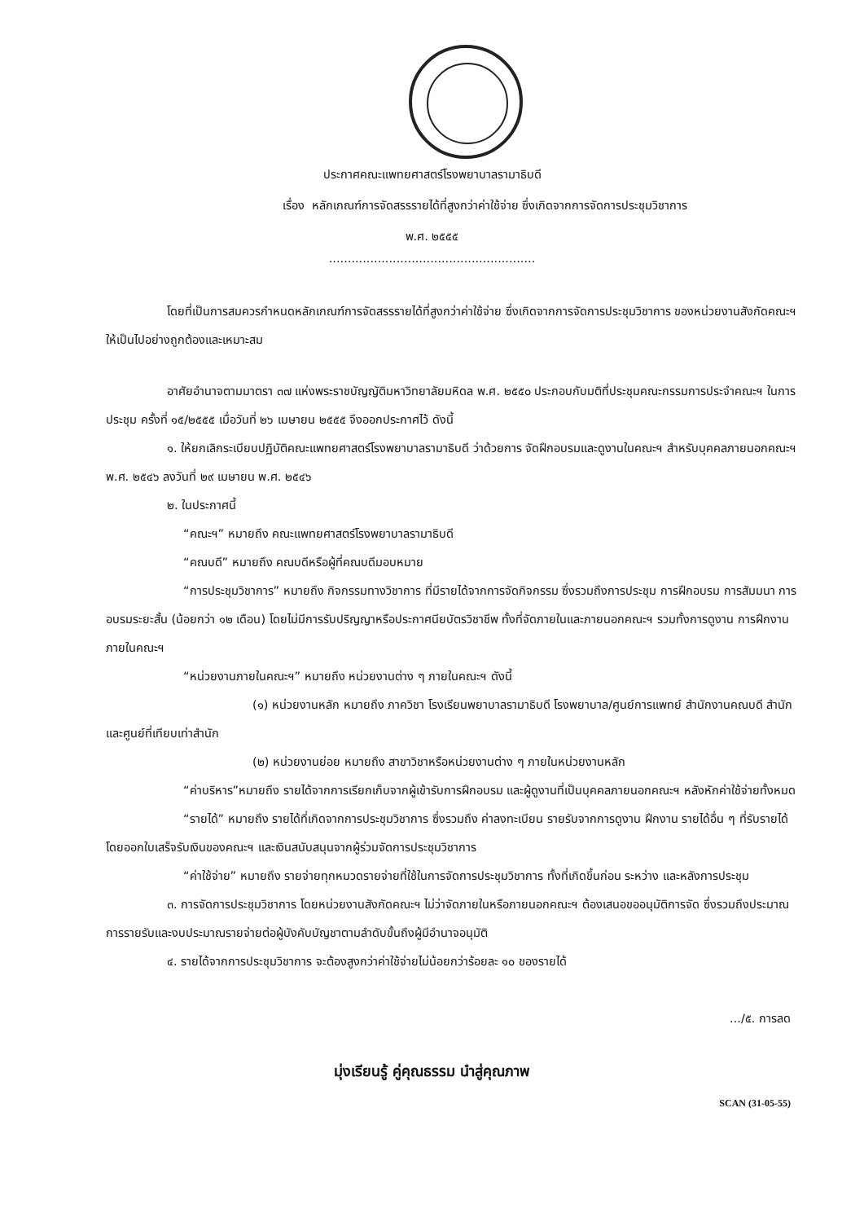ประกาศคณะแพทยศาสตร์โรงพยาบาลรามาธิบดี
เรื่อง หลักเกณฑ์การจัดสรรรายได้ที่สูงกว่าค่าใช้จ่าย ซึ่งเกิดจากการจัดการประชุมวิชาการ
พ.ศ. ๒๕๕๕
.......................................................
โดยที่เป็นการสมควรกำหนดหลักเกณฑ์การจัดสรรรายได้ที่สูงกว่าค่าใช้จ่าย ซึ่งเกิดจากการจัดการประชุมวิชาการ ของหน่วยงานสังกัดคณะฯ ให้เป็นไปอย่างถูกต้องและเหมาะสม
อาศัยอำนาจตามมาตรา ๓๗ แห่งพระราชบัญญัติมหาวิทยาลัยมหิดล พ.ศ. ๒๕๕๐ ประกอบกับมติที่ประชุมคณะกรรมการประจำคณะฯ ในการประชุม ครั้งที่ ๑๕/๒๕๕๕ เมื่อวันที่ ๒๖ เมษายน ๒๕๕๕ จึงออกประกาศไว้ ดังนี้
๑. ให้ยกเลิกระเบียบปฏิบัติคณะแพทยศาสตร์โรงพยาบาลรามาธิบดี ว่าด้วยการ จัดฝึกอบรมและดูงานในคณะฯ สำหรับบุคคลภายนอกคณะฯ พ.ศ. ๒๕๔๖ ลงวันที่ ๒๙ เมษายน พ.ศ. ๒๕๔๖
๒. ในประกาศนี้
“คณะฯ” หมายถึง คณะแพทยศาสตร์โรงพยาบาลรามาธิบดี
“คณบดี” หมายถึง คณบดีหรือผู้ที่คณบดีมอบหมาย
“การประชุมวิชาการ” หมายถึง กิจกรรมทางวิชาการ ที่มีรายได้จากการจัดกิจกรรม ซึ่งรวมถึงการประชุม การฝึกอบรม การสัมมนา การอบรมระยะสั้น (น้อยกว่า ๑๒ เดือน) โดยไม่มีการรับปริญญาหรือประกาศนียบัตรวิชาชีพ ทั้งที่จัดภายในและภายนอกคณะฯ รวมทั้งการดูงาน การฝึกงานภายในคณะฯ
“หน่วยงานภายในคณะฯ” หมายถึง หน่วยงานต่าง ๆ ภายในคณะฯ ดังนี้
(๑) หน่วยงานหลัก หมายถึง ภาควิชา โรงเรียนพยาบาลรามาธิบดี โรงพยาบาล/ศูนย์การแพทย์ สำนักงานคณบดี สำนัก และศูนย์ที่เทียบเท่าสำนัก
(๒) หน่วยงานย่อย หมายถึง สาขาวิชาหรือหน่วยงานต่าง ๆ ภายในหน่วยงานหลัก
“ค่าบริหาร”หมายถึง รายได้จากการเรียกเก็บจากผู้เข้ารับการฝึกอบรม และผู้ดูงานที่เป็นบุคคลภายนอกคณะฯ หลังหักค่าใช้จ่ายทั้งหมด
“รายได้” หมายถึง รายได้ที่เกิดจากการประชุมวิชาการ ซึ่งรวมถึง ค่าลงทะเบียน รายรับจากการดูงาน ฝึกงาน รายได้อื่น ๆ ที่รับรายได้โดยออกใบเสร็จรับเงินของคณะฯ และเงินสนับสนุนจากผู้ร่วมจัดการประชุมวิชาการ
“ค่าใช้จ่าย” หมายถึง รายจ่ายทุกหมวดรายจ่ายที่ใช้ในการจัดการประชุมวิชาการ ทั้งที่เกิดขึ้นก่อน ระหว่าง และหลังการประชุม
๓. การจัดการประชุมวิชาการ โดยหน่วยงานสังกัดคณะฯ ไม่ว่าจัดภายในหรือภายนอกคณะฯ ต้องเสนอขออนุมัติการจัด ซึ่งรวมถึงประมาณการรายรับและงบประมาณรายจ่ายต่อผู้บังคับบัญชาตามลำดับขั้นถึงผู้มีอำนาจอนุมัติ
๔. รายได้จากการประชุมวิชาการ จะต้องสูงกว่าค่าใช้จ่ายไม่น้อยกว่าร้อยละ ๑๐ ของรายได้
.../๕. การลด
มุ่งเรียนรู้ คู่คุณธรรม นำสู่คุณภาพ
SCAN (31-05-55)